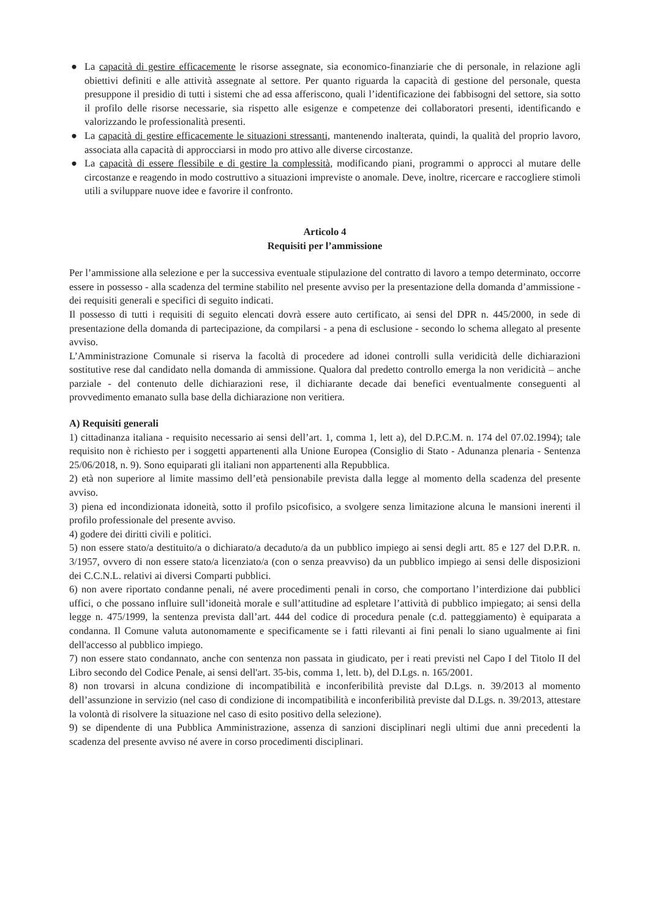● La capacità di gestire efficacemente le risorse assegnate, sia economico-finanziarie che di personale, in relazione agli obiettivi definiti e alle attività assegnate al settore. Per quanto riguarda la capacità di gestione del personale, questa presuppone il presidio di tutti i sistemi che ad essa afferiscono, quali l’identificazione dei fabbisogni del settore, sia sotto il profilo delle risorse necessarie, sia rispetto alle esigenze e competenze dei collaboratori presenti, identificando e valorizzando le professionalità presenti.
● La capacità di gestire efficacemente le situazioni stressanti, mantenendo inalterata, quindi, la qualità del proprio lavoro, associata alla capacità di approcciarsi in modo pro attivo alle diverse circostanze.
● La capacità di essere flessibile e di gestire la complessità, modificando piani, programmi o approcci al mutare delle circostanze e reagendo in modo costruttivo a situazioni impreviste o anomale. Deve, inoltre, ricercare e raccogliere stimoli utili a sviluppare nuove idee e favorire il confronto.
Articolo 4
Requisiti per l’ammissione
Per l’ammissione alla selezione e per la successiva eventuale stipulazione del contratto di lavoro a tempo determinato, occorre essere in possesso - alla scadenza del termine stabilito nel presente avviso per la presentazione della domanda d’ammissione - dei requisiti generali e specifici di seguito indicati.
Il possesso di tutti i requisiti di seguito elencati dovrà essere auto certificato, ai sensi del DPR n. 445/2000, in sede di presentazione della domanda di partecipazione, da compilarsi - a pena di esclusione - secondo lo schema allegato al presente avviso.
L’Amministrazione Comunale si riserva la facoltà di procedere ad idonei controlli sulla veridicità delle dichiarazioni sostitutive rese dal candidato nella domanda di ammissione. Qualora dal predetto controllo emerga la non veridicità – anche parziale - del contenuto delle dichiarazioni rese, il dichiarante decade dai benefici eventualmente conseguenti al provvedimento emanato sulla base della dichiarazione non veritiera.
A) Requisiti generali
1) cittadinanza italiana - requisito necessario ai sensi dell’art. 1, comma 1, lett a), del D.P.C.M. n. 174 del 07.02.1994); tale requisito non è richiesto per i soggetti appartenenti alla Unione Europea (Consiglio di Stato - Adunanza plenaria - Sentenza 25/06/2018, n. 9). Sono equiparati gli italiani non appartenenti alla Repubblica.
2) età non superiore al limite massimo dell’età pensionabile prevista dalla legge al momento della scadenza del presente avviso.
3) piena ed incondizionata idoneità, sotto il profilo psicofisico, a svolgere senza limitazione alcuna le mansioni inerenti il profilo professionale del presente avviso.
4) godere dei diritti civili e politici.
5) non essere stato/a destituito/a o dichiarato/a decaduto/a da un pubblico impiego ai sensi degli artt. 85 e 127 del D.P.R. n. 3/1957, ovvero di non essere stato/a licenziato/a (con o senza preavviso) da un pubblico impiego ai sensi delle disposizioni dei C.C.N.L. relativi ai diversi Comparti pubblici.
6) non avere riportato condanne penali, né avere procedimenti penali in corso, che comportano l’interdizione dai pubblici uffici, o che possano influire sull’idoneità morale e sull’attitudine ad espletare l’attività di pubblico impiegato; ai sensi della legge n. 475/1999, la sentenza prevista dall’art. 444 del codice di procedura penale (c.d. patteggiamento) è equiparata a condanna. Il Comune valuta autonomamente e specificamente se i fatti rilevanti ai fini penali lo siano ugualmente ai fini dell'accesso al pubblico impiego.
7) non essere stato condannato, anche con sentenza non passata in giudicato, per i reati previsti nel Capo I del Titolo II del Libro secondo del Codice Penale, ai sensi dell'art. 35-bis, comma 1, lett. b), del D.Lgs. n. 165/2001.
8) non trovarsi in alcuna condizione di incompatibilità e inconferibilità previste dal D.Lgs. n. 39/2013 al momento dell’assunzione in servizio (nel caso di condizione di incompatibilità e inconferibilità previste dal D.Lgs. n. 39/2013, attestare la volontà di risolvere la situazione nel caso di esito positivo della selezione).
9) se dipendente di una Pubblica Amministrazione, assenza di sanzioni disciplinari negli ultimi due anni precedenti la scadenza del presente avviso né avere in corso procedimenti disciplinari.